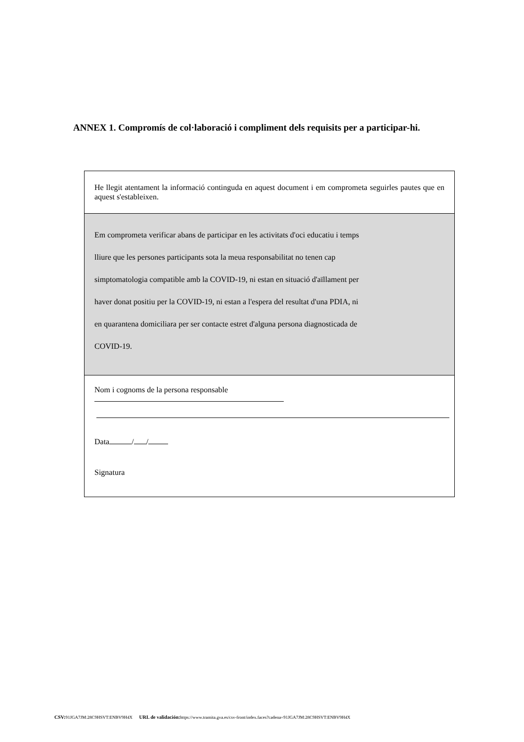ANNEX 1. Compromís de col·laboració i compliment dels requisits per a participar-hi.
He llegit atentament la informació continguda en aquest document i em comprometa seguirles pautes que en aquest s'estableixen.
Em comprometa verificar abans de participar en les activitats d'oci educatiu i temps
lliure que les persones participants sota la meua responsabilitat no tenen cap
simptomatologia compatible amb la COVID-19, ni estan en situació d'aïllament per
haver donat positiu per la COVID-19, ni estan a l'espera del resultat d'una PDIA, ni
en quarantena domiciliara per ser contacte estret d'alguna persona diagnosticada de
COVID-19.
Nom i cognoms de la persona responsable
Data / /
Signatura
CSV: 91JGA7JM:28C9HSVT:ENBV9H4X URL de validación: https://www.tramita.gva.es/csv-front/index.faces?cadena=91JGA7JM:28C9HSVT:ENBV9H4X